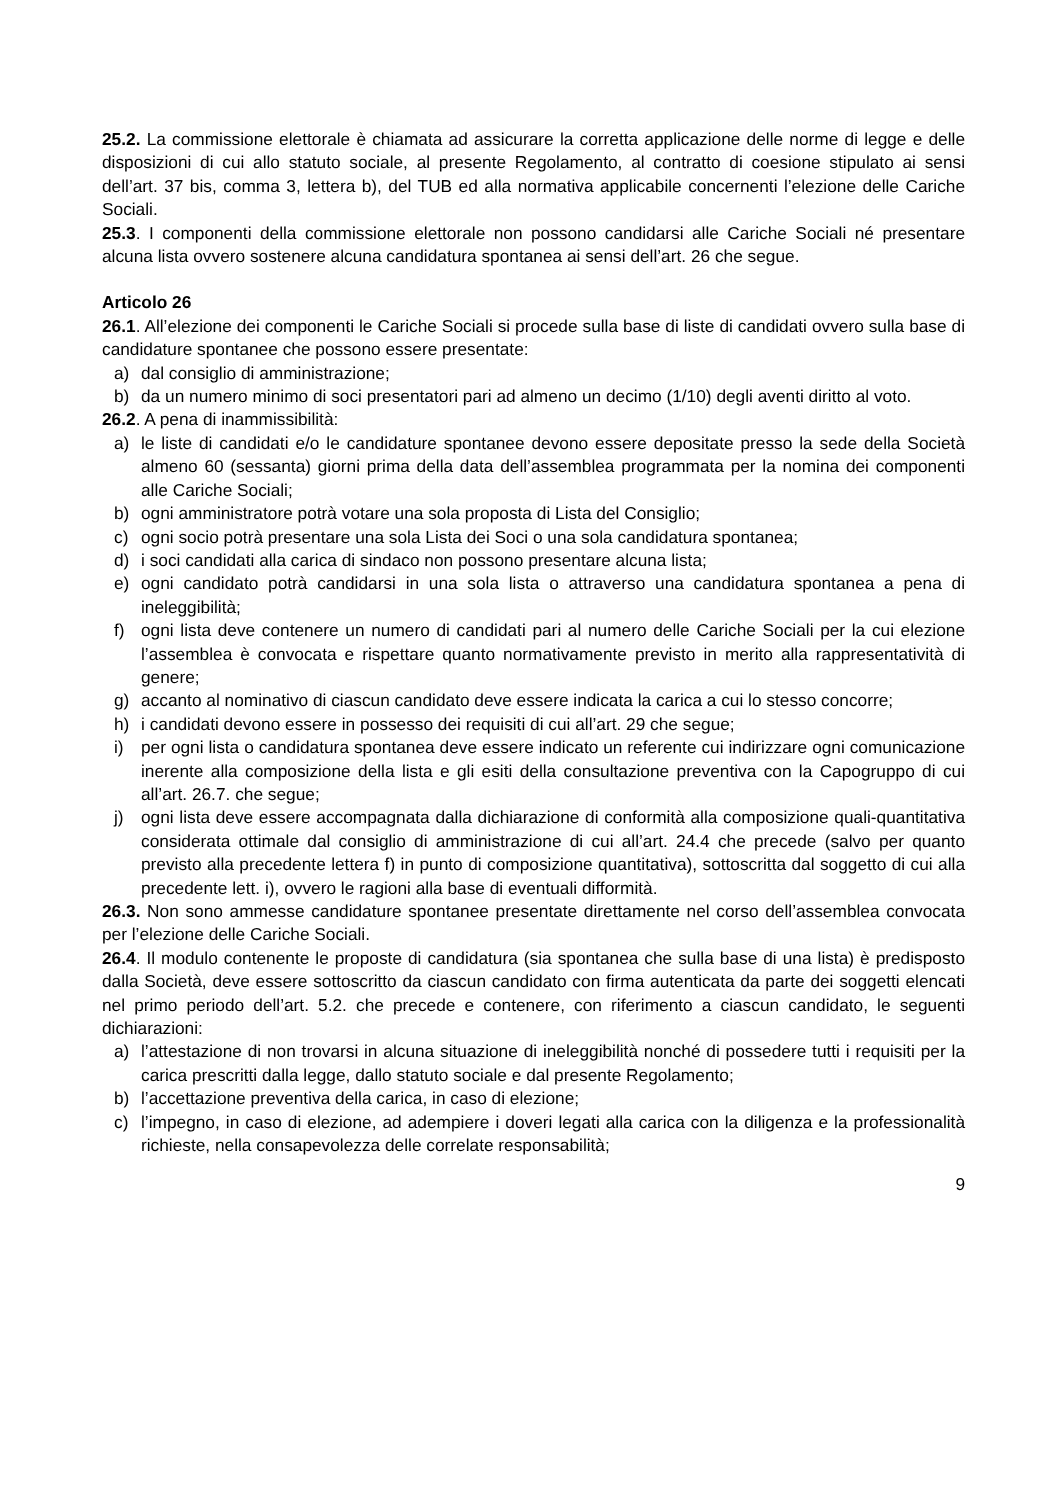25.2. La commissione elettorale è chiamata ad assicurare la corretta applicazione delle norme di legge e delle disposizioni di cui allo statuto sociale, al presente Regolamento, al contratto di coesione stipulato ai sensi dell’art. 37 bis, comma 3, lettera b), del TUB ed alla normativa applicabile concernenti l’elezione delle Cariche Sociali.
25.3. I componenti della commissione elettorale non possono candidarsi alle Cariche Sociali né presentare alcuna lista ovvero sostenere alcuna candidatura spontanea ai sensi dell’art. 26 che segue.
Articolo 26
26.1. All’elezione dei componenti le Cariche Sociali si procede sulla base di liste di candidati ovvero sulla base di candidature spontanee che possono essere presentate:
a) dal consiglio di amministrazione;
b) da un numero minimo di soci presentatori pari ad almeno un decimo (1/10) degli aventi diritto al voto.
26.2. A pena di inammissibilità:
a) le liste di candidati e/o le candidature spontanee devono essere depositate presso la sede della Società almeno 60 (sessanta) giorni prima della data dell’assemblea programmata per la nomina dei componenti alle Cariche Sociali;
b) ogni amministratore potrà votare una sola proposta di Lista del Consiglio;
c) ogni socio potrà presentare una sola Lista dei Soci o una sola candidatura spontanea;
d) i soci candidati alla carica di sindaco non possono presentare alcuna lista;
e) ogni candidato potrà candidarsi in una sola lista o attraverso una candidatura spontanea a pena di ineleggibilità;
f) ogni lista deve contenere un numero di candidati pari al numero delle Cariche Sociali per la cui elezione l’assemblea è convocata e rispettare quanto normativamente previsto in merito alla rappresentatività di genere;
g) accanto al nominativo di ciascun candidato deve essere indicata la carica a cui lo stesso concorre;
h) i candidati devono essere in possesso dei requisiti di cui all’art. 29 che segue;
i) per ogni lista o candidatura spontanea deve essere indicato un referente cui indirizzare ogni comunicazione inerente alla composizione della lista e gli esiti della consultazione preventiva con la Capogruppo di cui all’art. 26.7. che segue;
j) ogni lista deve essere accompagnata dalla dichiarazione di conformità alla composizione quali-quantitativa considerata ottimale dal consiglio di amministrazione di cui all’art. 24.4 che precede (salvo per quanto previsto alla precedente lettera f) in punto di composizione quantitativa), sottoscritta dal soggetto di cui alla precedente lett. i), ovvero le ragioni alla base di eventuali difformità.
26.3. Non sono ammesse candidature spontanee presentate direttamente nel corso dell’assemblea convocata per l’elezione delle Cariche Sociali.
26.4. Il modulo contenente le proposte di candidatura (sia spontanea che sulla base di una lista) è predisposto dalla Società, deve essere sottoscritto da ciascun candidato con firma autenticata da parte dei soggetti elencati nel primo periodo dell’art. 5.2. che precede e contenere, con riferimento a ciascun candidato, le seguenti dichiarazioni:
a) l’attestazione di non trovarsi in alcuna situazione di ineleggibilità nonché di possedere tutti i requisiti per la carica prescritti dalla legge, dallo statuto sociale e dal presente Regolamento;
b) l’accettazione preventiva della carica, in caso di elezione;
c) l’impegno, in caso di elezione, ad adempiere i doveri legati alla carica con la diligenza e la professionalità richieste, nella consapevolezza delle correlate responsabilità;
9